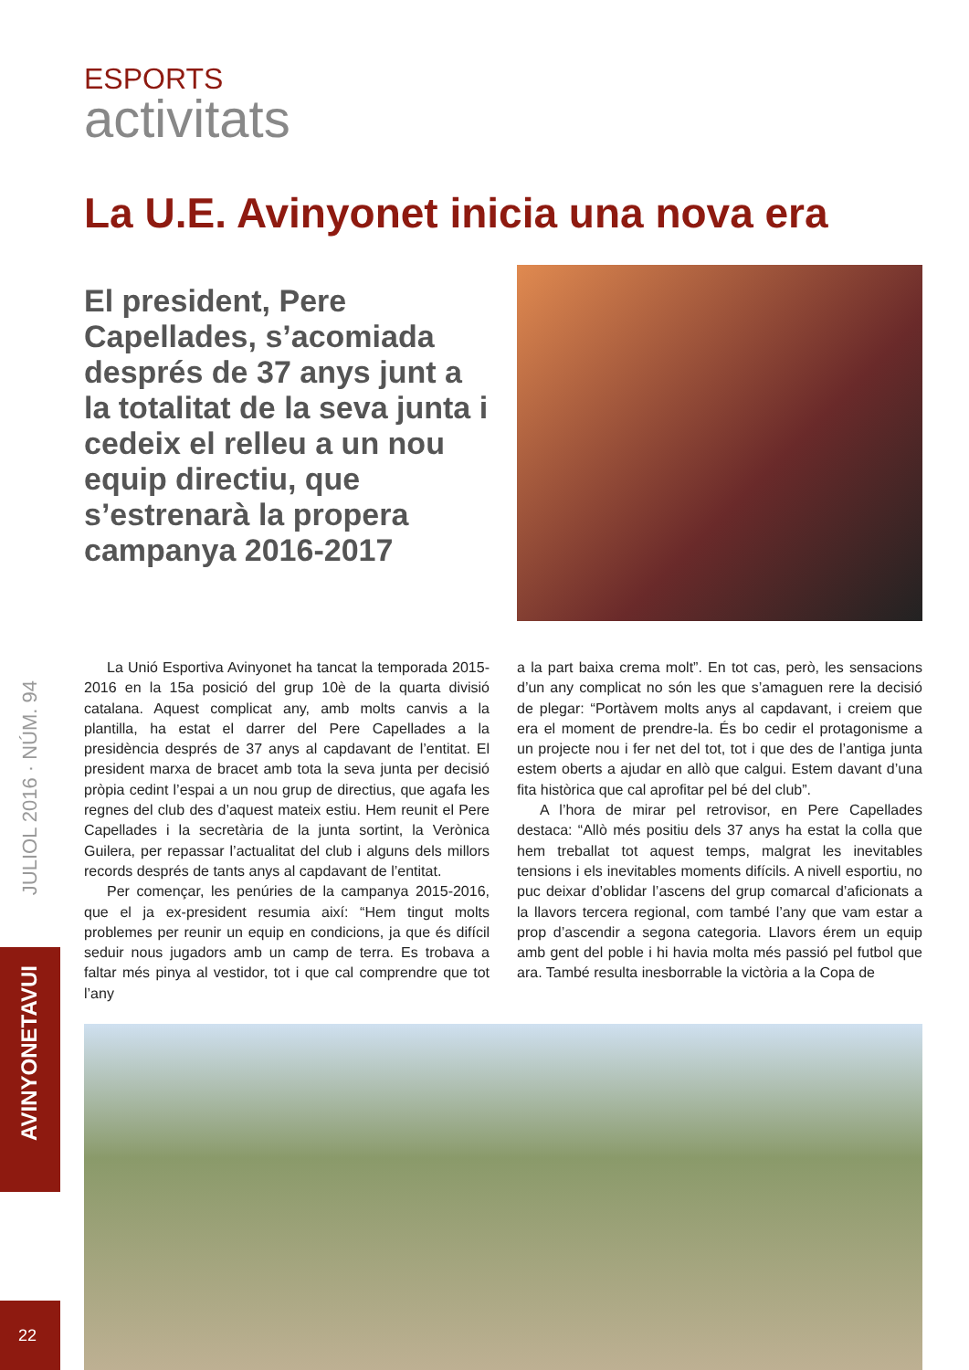JULIOL 2016 · NÚM. 94
AVINYONETAVUI
22
ESPORTS
activitats
La U.E. Avinyonet inicia una nova era
El president, Pere Capellades, s’acomiada després de 37 anys junt a la totalitat de la seva junta i cedeix el relleu a un nou equip directiu, que s’estrenarà la propera campanya 2016-2017
La Unió Esportiva Avinyonet ha tancat la temporada 2015-2016 en la 15a posició del grup 10è de la quarta divisió catalana. Aquest complicat any, amb molts canvis a la plantilla, ha estat el darrer del Pere Capellades a la presidència després de 37 anys al capdavant de l’entitat. El president marxa de bracet amb tota la seva junta per decisió pròpia cedint l’espai a un nou grup de directius, que agafa les regnes del club des d’aquest mateix estiu. Hem reunit el Pere Capellades i la secretària de la junta sortint, la Verònica Guilera, per repassar l’actualitat del club i alguns dels millors records després de tants anys al capdavant de l’entitat.
Per començar, les penúries de la campanya 2015-2016, que el ja ex-president resumia així: “Hem tingut molts problemes per reunir un equip en condicions, ja que és difícil seduir nous jugadors amb un camp de terra. Es trobava a faltar més pinya al vestidor, tot i que cal comprendre que tot l’any
a la part baixa crema molt”. En tot cas, però, les sensacions d’un any complicat no són les que s’amaguen rere la decisió de plegar: “Portàvem molts anys al capdavant, i creiem que era el moment de prendre-la. És bo cedir el protagonisme a un projecte nou i fer net del tot, tot i que des de l’antiga junta estem oberts a ajudar en allò que calgui. Estem davant d’una fita històrica que cal aprofitar pel bé del club”.
A l’hora de mirar pel retrovisor, en Pere Capellades destaca: “Allò més positiu dels 37 anys ha estat la colla que hem treballat tot aquest temps, malgrat les inevitables tensions i els inevitables moments difícils. A nivell esportiu, no puc deixar d’oblidar l’ascens del grup comarcal d’aficionats a la llavors tercera regional, com també l’any que vam estar a prop d’ascendir a segona categoria. Llavors érem un equip amb gent del poble i hi havia molta més passió pel futbol que ara. També resulta inesborrable la victòria a la Copa de